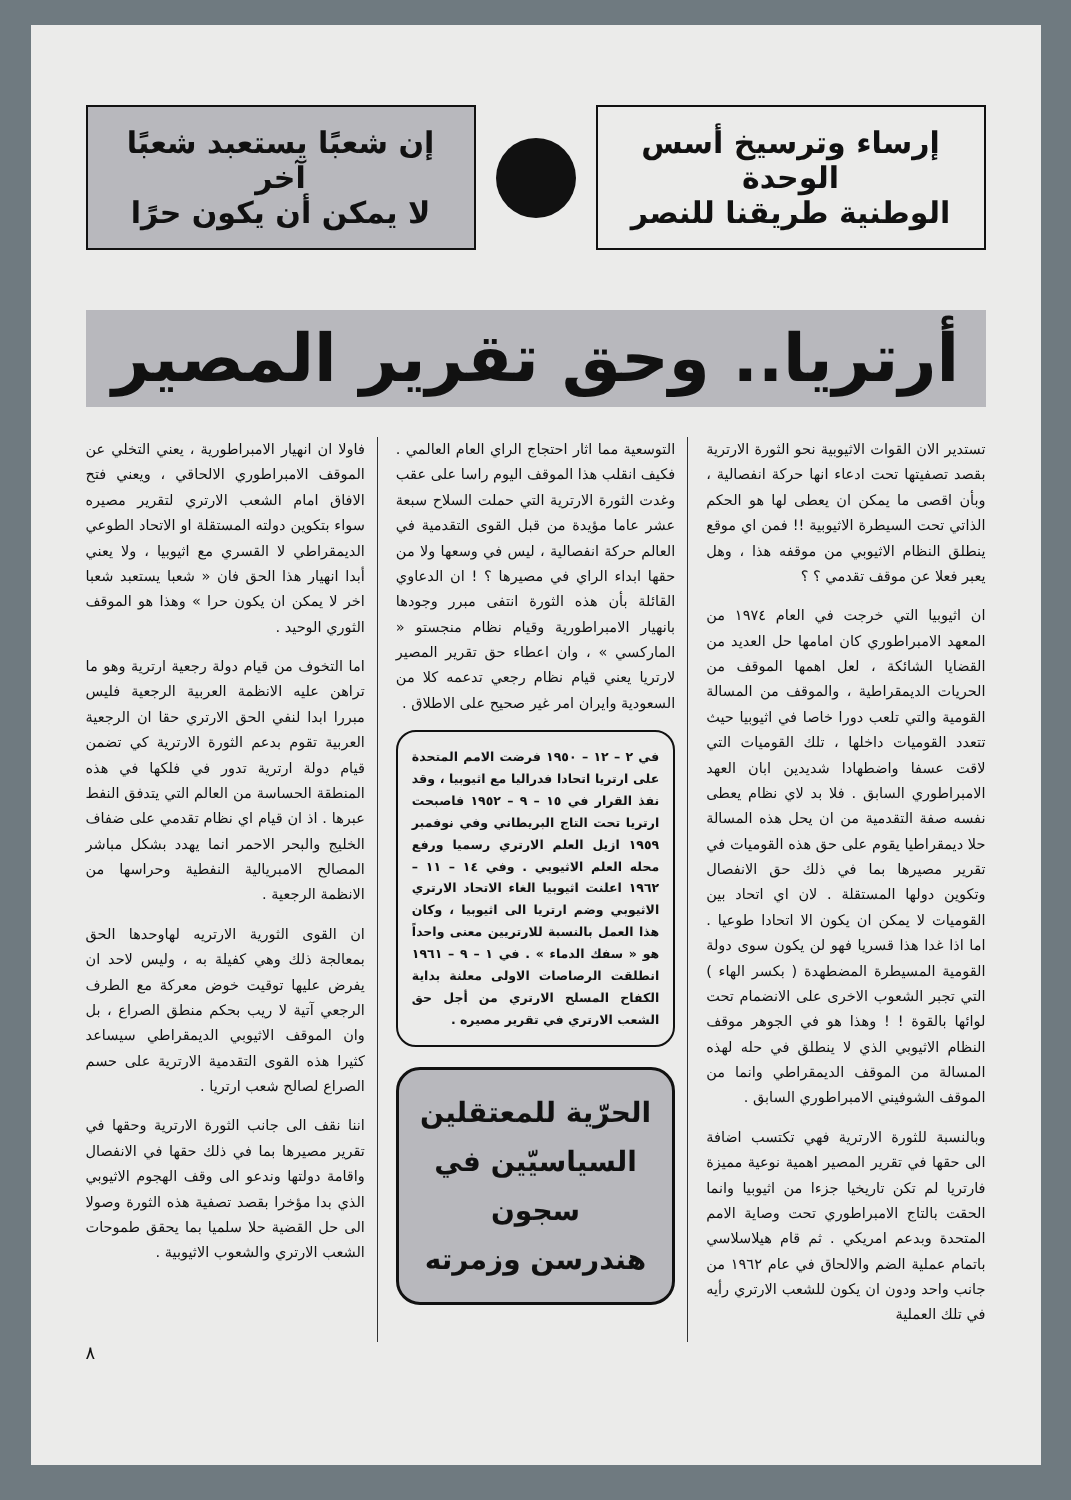إرساء وترسيخ أسس الوحدة
الوطنية طريقنا للنصر
إن شعبًا يستعبد شعبًا آخر
لا يمكن أن يكون حرًا
أرتريا.. وحق تقرير المصير
تستدير الان القوات الاثيوبية نحو الثورة الارترية بقصد تصفيتها تحت ادعاء انها حركة انفصالية ، وبأن اقصى ما يمكن ان يعطى لها هو الحكم الذاتي تحت السيطرة الاثيوبية !! فمن اي موقع ينطلق النظام الاثيوبي من موقفه هذا ، وهل يعبر فعلا عن موقف تقدمي ؟ ؟
ان اثيوبيا التي خرجت في العام ١٩٧٤ من المعهد الامبراطوري كان امامها حل العديد من القضايا الشائكة ، لعل اهمها الموقف من الحريات الديمقراطية ، والموقف من المسالة القومية والتي تلعب دورا خاصا في اثيوبيا حيث تتعدد القوميات داخلها ، تلك القوميات التي لاقت عسفا واضطهادا شديدين ابان العهد الامبراطوري السابق . فلا بد لاي نظام يعطى نفسه صفة التقدمية من ان يحل هذه المسالة حلا ديمقراطيا يقوم على حق هذه القوميات في تقرير مصيرها بما في ذلك حق الانفصال وتكوين دولها المستقلة . لان اي اتحاد بين القوميات لا يمكن ان يكون الا اتحادا طوعيا . اما اذا غدا هذا قسريا فهو لن يكون سوى دولة القومية المسيطرة المضطهدة ( بكسر الهاء ) التي تجبر الشعوب الاخرى على الانضمام تحت لوائها بالقوة ! ! وهذا هو في الجوهر موقف النظام الاثيوبي الذي لا ينطلق في حله لهذه المسالة من الموقف الديمقراطي وانما من الموقف الشوفيني الامبراطوري السابق .
وبالنسبة للثورة الارترية فهي تكتسب اضافة الى حقها في تقرير المصير اهمية نوعية مميزة فارتريا لم تكن تاريخيا جزءا من اثيوبيا وانما الحقت بالتاج الامبراطوري تحت وصاية الامم المتحدة وبدعم امريكي . ثم قام هيلاسلاسي باتمام عملية الضم والالحاق في عام ١٩٦٢ من جانب واحد ودون ان يكون للشعب الارتري رأيه في تلك العملية
التوسعية مما اثار احتجاج الراي العام العالمي . فكيف انقلب هذا الموقف اليوم راسا على عقب وغدت الثورة الارترية التي حملت السلاح سبعة عشر عاما مؤيدة من قبل القوى التقدمية في العالم حركة انفصالية ، ليس في وسعها ولا من حقها ابداء الراي في مصيرها ؟ ! ان الدعاوي القائلة بأن هذه الثورة انتفى مبرر وجودها بانهيار الامبراطورية وقيام نظام منجستو « الماركسي » ، وان اعطاء حق تقرير المصير لارتريا يعني قيام نظام رجعي تدعمه كلا من السعودية وايران امر غير صحيح على الاطلاق .
في ٢ – ١٢ – ١٩٥٠ فرضت الامم المتحدة على ارتريا اتحادا فدراليا مع اثيوبيا ، وقد نفذ القرار في ١٥ – ٩ – ١٩٥٢ فاصبحت ارتريا تحت التاج البريطاني وفي نوفمبر ١٩٥٩ ازيل العلم الارتري رسميا ورفع محله العلم الاثيوبي . وفي ١٤ – ١١ – ١٩٦٢ اعلنت اثيوبيا الغاء الاتحاد الارتري الاثيوبي وضم ارتريا الى اثيوبيا ، وكان هذا العمل بالنسبة للارتريين معنى واحداً هو « سفك الدماء » . في ١ – ٩ – ١٩٦١ انطلقت الرصاصات الاولى معلنة بداية الكفاح المسلح الارتري من أجل حق الشعب الارتري في تقرير مصيره .
الحرّية للمعتقلين
السياسيّين في سجون
هندرسن وزمرته
فاولا ان انهيار الامبراطورية ، يعني التخلي عن الموقف الامبراطوري الالحاقي ، ويعني فتح الافاق امام الشعب الارتري لتقرير مصيره سواء بتكوين دولته المستقلة او الاتحاد الطوعي الديمقراطي لا القسري مع اثيوبيا ، ولا يعني أبدا انهيار هذا الحق فان « شعبا يستعبد شعبا اخر لا يمكن ان يكون حرا » وهذا هو الموقف الثوري الوحيد .
اما التخوف من قيام دولة رجعية ارترية وهو ما تراهن عليه الانظمة العربية الرجعية فليس مبررا ابدا لنفي الحق الارتري حقا ان الرجعية العربية تقوم بدعم الثورة الارترية كي تضمن قيام دولة ارترية تدور في فلكها في هذه المنطقة الحساسة من العالم التي يتدفق النفط عبرها . اذ ان قيام اي نظام تقدمي على ضفاف الخليج والبحر الاحمر انما يهدد بشكل مباشر المصالح الامبريالية النفطية وحراسها من الانظمة الرجعية .
ان القوى الثورية الارتريه لهاوحدها الحق بمعالجة ذلك وهي كفيلة به ، وليس لاحد ان يفرض عليها توقيت خوض معركة مع الطرف الرجعي آتية لا ريب بحكم منطق الصراع ، بل وان الموقف الاثيوبي الديمقراطي سيساعد كثيرا هذه القوى التقدمية الارترية على حسم الصراع لصالح شعب ارتريا .
اننا نقف الى جانب الثورة الارترية وحقها في تقرير مصيرها بما في ذلك حقها في الانفصال واقامة دولتها وندعو الى وقف الهجوم الاثيوبي الذي بدا مؤخرا بقصد تصفية هذه الثورة وصولا الى حل القضية حلا سلميا بما يحقق طموحات الشعب الارتري والشعوب الاثيوبية .
٨